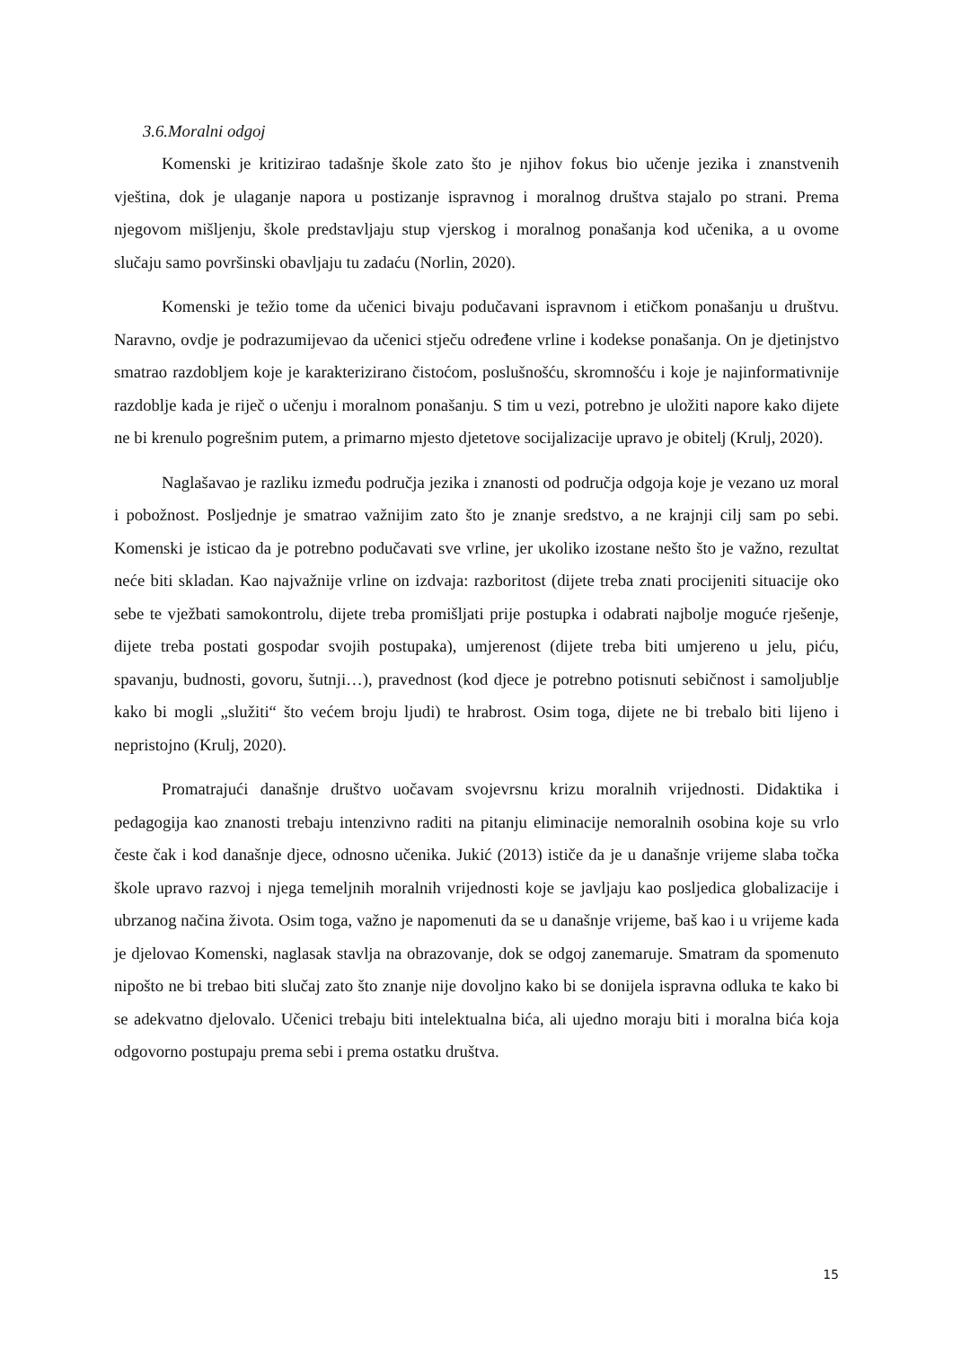3.6.Moralni odgoj
Komenski je kritizirao tadašnje škole zato što je njihov fokus bio učenje jezika i znanstvenih vještina, dok je ulaganje napora u postizanje ispravnog i moralnog društva stajalo po strani. Prema njegovom mišljenju, škole predstavljaju stup vjerskog i moralnog ponašanja kod učenika, a u ovome slučaju samo površinski obavljaju tu zadaću (Norlin, 2020).
Komenski je težio tome da učenici bivaju podučavani ispravnom i etičkom ponašanju u društvu. Naravno, ovdje je podrazumijevao da učenici stječu određene vrline i kodekse ponašanja. On je djetinjstvo smatrao razdobljem koje je karakterizirano čistoćom, poslušnošću, skromnošću i koje je najinformativnije razdoblje kada je riječ o učenju i moralnom ponašanju. S tim u vezi, potrebno je uložiti napore kako dijete ne bi krenulo pogrešnim putem, a primarno mjesto djetetove socijalizacije upravo je obitelj (Krulj, 2020).
Naglašavao je razliku između područja jezika i znanosti od područja odgoja koje je vezano uz moral i pobožnost. Posljednje je smatrao važnijim zato što je znanje sredstvo, a ne krajnji cilj sam po sebi. Komenski je isticao da je potrebno podučavati sve vrline, jer ukoliko izostane nešto što je važno, rezultat neće biti skladan. Kao najvažnije vrline on izdvaja: razboritost (dijete treba znati procijeniti situacije oko sebe te vježbati samokontrolu, dijete treba promišljati prije postupka i odabrati najbolje moguće rješenje, dijete treba postati gospodar svojih postupaka), umjerenost (dijete treba biti umjereno u jelu, piću, spavanju, budnosti, govoru, šutnji…), pravednost (kod djece je potrebno potisnuti sebičnost i samoljublje kako bi mogli „služiti“ što većem broju ljudi) te hrabrost. Osim toga, dijete ne bi trebalo biti lijeno i nepristojno (Krulj, 2020).
Promatrajući današnje društvo uočavam svojevrsnu krizu moralnih vrijednosti. Didaktika i pedagogija kao znanosti trebaju intenzivno raditi na pitanju eliminacije nemoralnih osobina koje su vrlo česte čak i kod današnje djece, odnosno učenika. Jukić (2013) ističe da je u današnje vrijeme slaba točka škole upravo razvoj i njega temeljnih moralnih vrijednosti koje se javljaju kao posljedica globalizacije i ubrzanog načina života. Osim toga, važno je napomenuti da se u današnje vrijeme, baš kao i u vrijeme kada je djelovao Komenski, naglasak stavlja na obrazovanje, dok se odgoj zanemaruje. Smatram da spomenuto nipošto ne bi trebao biti slučaj zato što znanje nije dovoljno kako bi se donijela ispravna odluka te kako bi se adekvatno djelovalo. Učenici trebaju biti intelektualna bića, ali ujedno moraju biti i moralna bića koja odgovorno postupaju prema sebi i prema ostatku društva.
15